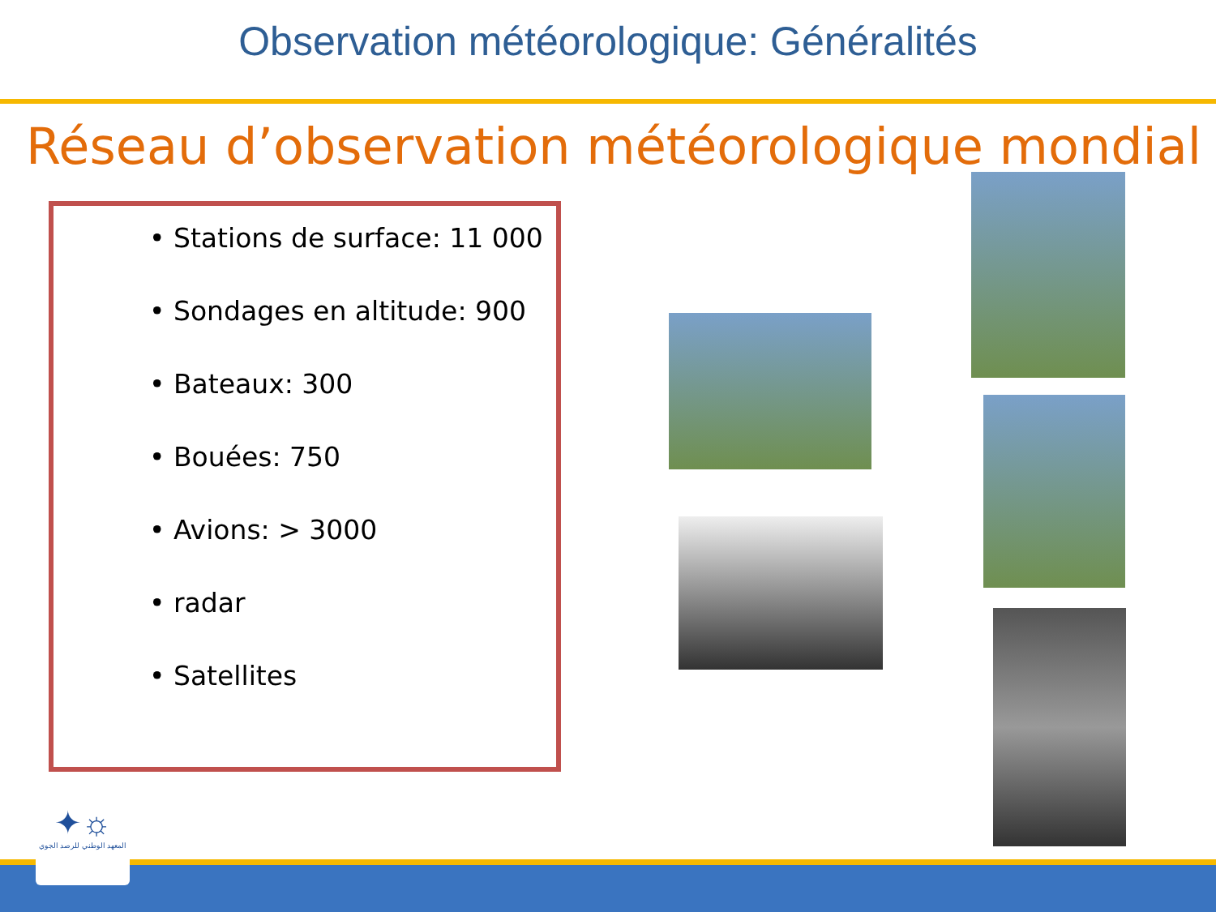Observation météorologique: Généralités
Réseau d’observation météorologique mondial
• Stations de surface: 11 000
• Sondages en altitude: 900
• Bateaux: 300
• Bouées: 750
• Avions: > 3000
• radar
• Satellites
✦☼
المعهد الوطني للرصد الجوي